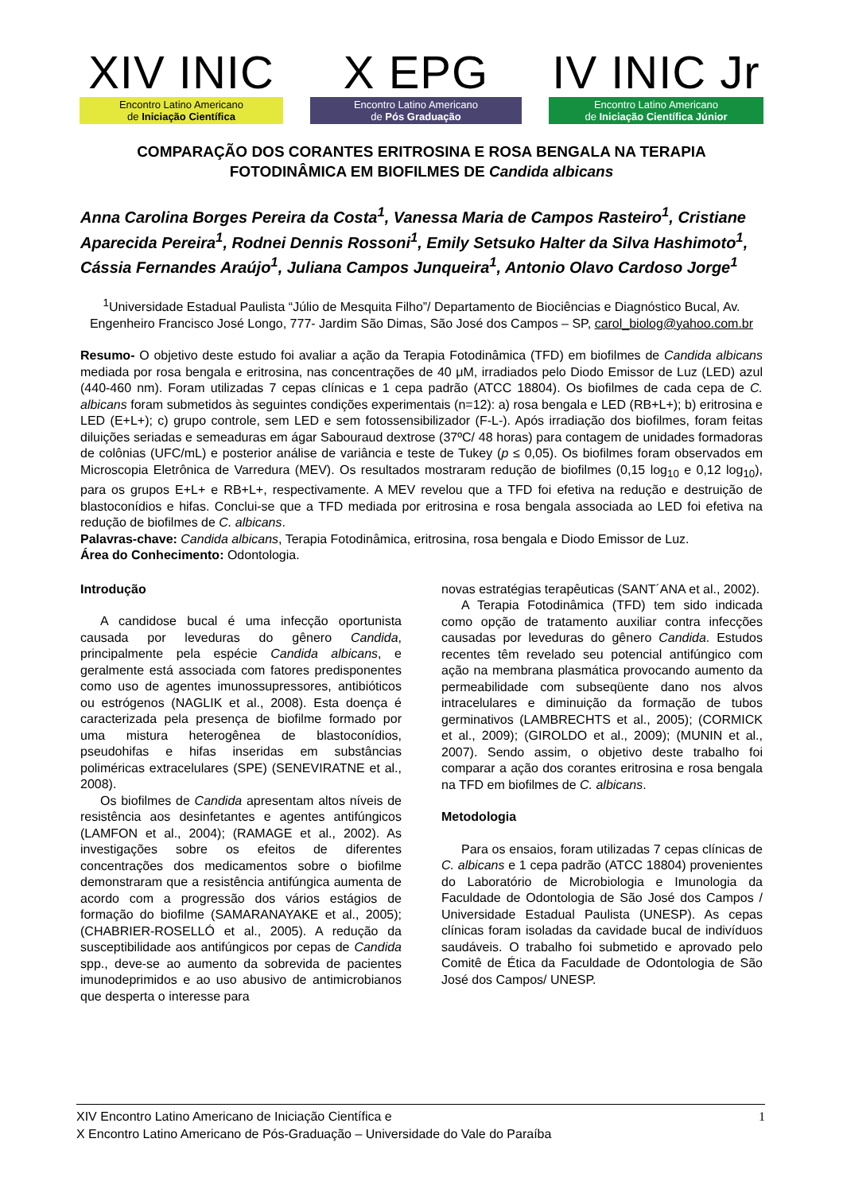XIV INIC
Encontro Latino Americano
de Iniciação Científica
X EPG
Encontro Latino Americano
de Pós Graduação
IV INIC Jr
Encontro Latino Americano
de Iniciação Científica Júnior
COMPARAÇÃO DOS CORANTES ERITROSINA E ROSA BENGALA NA TERAPIA FOTODINÂMICA EM BIOFILMES DE Candida albicans
Anna Carolina Borges Pereira da Costa<sup>1</sup>, Vanessa Maria de Campos Rasteiro<sup>1</sup>, Cristiane Aparecida Pereira<sup>1</sup>, Rodnei Dennis Rossoni<sup>1</sup>, Emily Setsuko Halter da Silva Hashimoto<sup>1</sup>, Cássia Fernandes Araújo<sup>1</sup>, Juliana Campos Junqueira<sup>1</sup>, Antonio Olavo Cardoso Jorge<sup>1</sup>
<sup>1</sup> Universidade Estadual Paulista “Júlio de Mesquita Filho”/ Departamento de Biociências e Diagnóstico Bucal, Av. Engenheiro Francisco José Longo, 777- Jardim São Dimas, São José dos Campos – SP, carol_biolog@yahoo.com.br
Resumo- O objetivo deste estudo foi avaliar a ação da Terapia Fotodinâmica (TFD) em biofilmes de Candida albicans mediada por rosa bengala e eritrosina, nas concentrações de 40 μM, irradiados pelo Diodo Emissor de Luz (LED) azul (440-460 nm). Foram utilizadas 7 cepas clínicas e 1 cepa padrão (ATCC 18804). Os biofilmes de cada cepa de C. albicans foram submetidos às seguintes condições experimentais (n=12): a) rosa bengala e LED (RB+L+); b) eritrosina e LED (E+L+); c) grupo controle, sem LED e sem fotossensibilizador (F-L-). Após irradiação dos biofilmes, foram feitas diluições seriadas e semeaduras em ágar Sabouraud dextrose (37ºC/ 48 horas) para contagem de unidades formadoras de colônias (UFC/mL) e posterior análise de variância e teste de Tukey (p ≤ 0,05). Os biofilmes foram observados em Microscopia Eletrônica de Varredura (MEV). Os resultados mostraram redução de biofilmes (0,15 log<sub>10</sub> e 0,12 log<sub>10</sub>), para os grupos E+L+ e RB+L+, respectivamente. A MEV revelou que a TFD foi efetiva na redução e destruição de blastoconídios e hifas. Conclui-se que a TFD mediada por eritrosina e rosa bengala associada ao LED foi efetiva na redução de biofilmes de C. albicans.
Palavras-chave: Candida albicans, Terapia Fotodinâmica, eritrosina, rosa bengala e Diodo Emissor de Luz.
Área do Conhecimento: Odontologia.
Introdução
A candidose bucal é uma infecção oportunista causada por leveduras do gênero Candida, principalmente pela espécie Candida albicans, e geralmente está associada com fatores predisponentes como uso de agentes imunossupressores, antibióticos ou estrógenos (NAGLIK et al., 2008). Esta doença é caracterizada pela presença de biofilme formado por uma mistura heterogênea de blastoconídios, pseudohifas e hifas inseridas em substâncias poliméricas extracelulares (SPE) (SENEVIRATNE et al., 2008).
Os biofilmes de Candida apresentam altos níveis de resistência aos desinfetantes e agentes antifúngicos (LAMFON et al., 2004); (RAMAGE et al., 2002). As investigações sobre os efeitos de diferentes concentrações dos medicamentos sobre o biofilme demonstraram que a resistência antifúngica aumenta de acordo com a progressão dos vários estágios de formação do biofilme (SAMARANAYAKE et al., 2005); (CHABRIER-ROSELLÓ et al., 2005). A redução da susceptibilidade aos antifúngicos por cepas de Candida spp., deve-se ao aumento da sobrevida de pacientes imunodeprimidos e ao uso abusivo de antimicrobianos que desperta o interesse para
novas estratégias terapêuticas (SANT´ANA et al., 2002).
A Terapia Fotodinâmica (TFD) tem sido indicada como opção de tratamento auxiliar contra infecções causadas por leveduras do gênero Candida. Estudos recentes têm revelado seu potencial antifúngico com ação na membrana plasmática provocando aumento da permeabilidade com subseqüente dano nos alvos intracelulares e diminuição da formação de tubos germinativos (LAMBRECHTS et al., 2005); (CORMICK et al., 2009); (GIROLDO et al., 2009); (MUNIN et al., 2007). Sendo assim, o objetivo deste trabalho foi comparar a ação dos corantes eritrosina e rosa bengala na TFD em biofilmes de C. albicans.
Metodologia
Para os ensaios, foram utilizadas 7 cepas clínicas de C. albicans e 1 cepa padrão (ATCC 18804) provenientes do Laboratório de Microbiologia e Imunologia da Faculdade de Odontologia de São José dos Campos / Universidade Estadual Paulista (UNESP). As cepas clínicas foram isoladas da cavidade bucal de indivíduos saudáveis. O trabalho foi submetido e aprovado pelo Comitê de Ética da Faculdade de Odontologia de São José dos Campos/ UNESP.
XIV Encontro Latino Americano de Iniciação Científica e
X Encontro Latino Americano de Pós-Graduação – Universidade do Vale do Paraíba
1